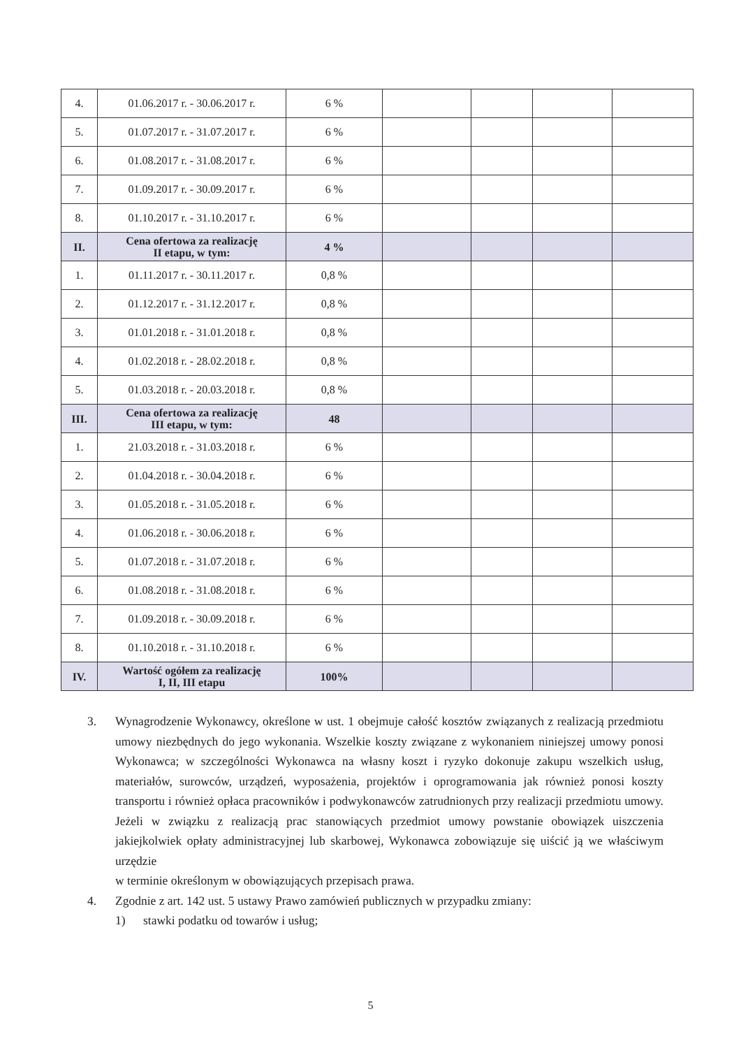| 4. | 01.06.2017 r. - 30.06.2017 r. | 6 % | | | | |
| 5. | 01.07.2017 r. - 31.07.2017 r. | 6 % | | | | |
| 6. | 01.08.2017 r. - 31.08.2017 r. | 6 % | | | | |
| 7. | 01.09.2017 r. - 30.09.2017 r. | 6 % | | | | |
| 8. | 01.10.2017 r. - 31.10.2017 r. | 6 % | | | | |
| II. | Cena ofertowa za realizację II etapu, w tym: | 4 % | | | | |
| 1. | 01.11.2017 r. - 30.11.2017 r. | 0,8 % | | | | |
| 2. | 01.12.2017 r. - 31.12.2017 r. | 0,8 % | | | | |
| 3. | 01.01.2018 r. - 31.01.2018 r. | 0,8 % | | | | |
| 4. | 01.02.2018 r. - 28.02.2018 r. | 0,8 % | | | | |
| 5. | 01.03.2018 r. - 20.03.2018 r. | 0,8 % | | | | |
| III. | Cena ofertowa za realizację III etapu, w tym: | 48 | | | | |
| 1. | 21.03.2018 r. - 31.03.2018 r. | 6 % | | | | |
| 2. | 01.04.2018 r. - 30.04.2018 r. | 6 % | | | | |
| 3. | 01.05.2018 r. - 31.05.2018 r. | 6 % | | | | |
| 4. | 01.06.2018 r. - 30.06.2018 r. | 6 % | | | | |
| 5. | 01.07.2018 r. - 31.07.2018 r. | 6 % | | | | |
| 6. | 01.08.2018 r. - 31.08.2018 r. | 6 % | | | | |
| 7. | 01.09.2018 r. - 30.09.2018 r. | 6 % | | | | |
| 8. | 01.10.2018 r. - 31.10.2018 r. | 6 % | | | | |
| IV. | Wartość ogółem za realizację I, II, III etapu | 100% | | | | |
3. Wynagrodzenie Wykonawcy, określone w ust. 1 obejmuje całość kosztów związanych z realizacją przedmiotu umowy niezbędnych do jego wykonania. Wszelkie koszty związane z wykonaniem niniejszej umowy ponosi Wykonawca; w szczególności Wykonawca na własny koszt i ryzyko dokonuje zakupu wszelkich usług, materiałów, surowców, urządzeń, wyposażenia, projektów i oprogramowania jak również ponosi koszty transportu i również opłaca pracowników i podwykonawców zatrudnionych przy realizacji przedmiotu umowy. Jeżeli w związku z realizacją prac stanowiących przedmiot umowy powstanie obowiązek uiszczenia jakiejkolwiek opłaty administracyjnej lub skarbowej, Wykonawca zobowiązuje się uiścić ją we właściwym urzędzie
w terminie określonym w obowiązujących przepisach prawa.
4. Zgodnie z art. 142 ust. 5 ustawy Prawo zamówień publicznych w przypadku zmiany:
1) stawki podatku od towarów i usług;
5